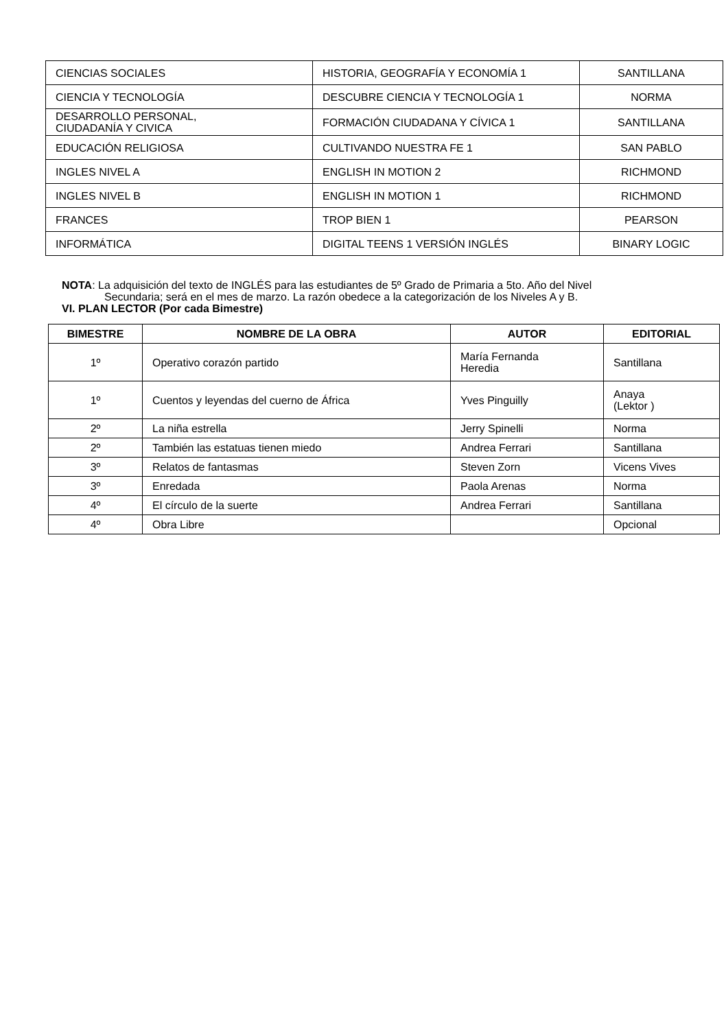| CIENCIAS SOCIALES | HISTORIA, GEOGRAFÍA Y ECONOMÍA 1 | SANTILLANA |
| CIENCIA Y TECNOLOGÍA | DESCUBRE CIENCIA Y TECNOLOGÍA 1 | NORMA |
| DESARROLLO PERSONAL, CIUDADANÍA Y CIVICA | FORMACIÓN CIUDADANA Y CÍVICA 1 | SANTILLANA |
| EDUCACIÓN RELIGIOSA | CULTIVANDO NUESTRA FE 1 | SAN PABLO |
| INGLES NIVEL A | ENGLISH IN MOTION 2 | RICHMOND |
| INGLES NIVEL B | ENGLISH IN MOTION 1 | RICHMOND |
| FRANCES | TROP BIEN 1 | PEARSON |
| INFORMÁTICA | DIGITAL TEENS 1 VERSIÓN INGLÉS | BINARY LOGIC |
NOTA: La adquisición del texto de INGLÉS para las estudiantes de 5º Grado de Primaria a 5to. Año del Nivel
Secundaria; será en el mes de marzo. La razón obedece a la categorización de los Niveles A y B.
VI. PLAN LECTOR (Por cada Bimestre)
| BIMESTRE | NOMBRE DE LA OBRA | AUTOR | EDITORIAL |
| --- | --- | --- | --- |
| 1º | Operativo corazón partido | María Fernanda Heredia | Santillana |
| 1º | Cuentos y leyendas del cuerno de África | Yves Pinguilly | Anaya (Lektor ) |
| 2º | La niña estrella | Jerry Spinelli | Norma |
| 2º | También las estatuas tienen miedo | Andrea Ferrari | Santillana |
| 3º | Relatos de fantasmas | Steven Zorn | Vicens Vives |
| 3º | Enredada | Paola Arenas | Norma |
| 4º | El círculo de la suerte | Andrea Ferrari | Santillana |
| 4º | Obra Libre | | Opcional |